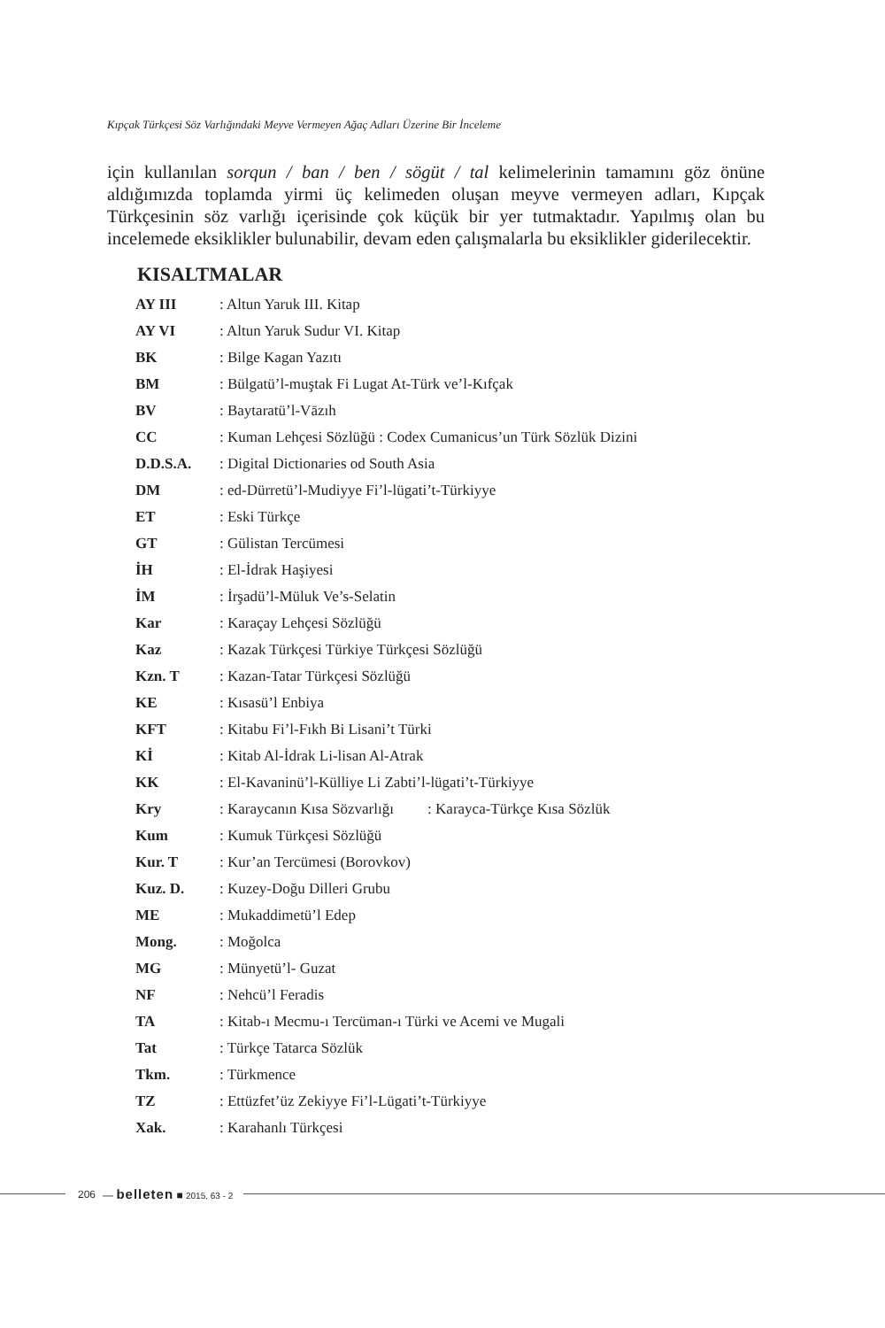Kıpçak Türkçesi Söz Varlığındaki Meyve Vermeyen Ağaç Adları Üzerine Bir İnceleme
için kullanılan sorqun / ban / ben / sögüt / tal kelimelerinin tamamını göz önüne aldığımızda toplamda yirmi üç kelimeden oluşan meyve vermeyen adları, Kıpçak Türkçesinin söz varlığı içerisinde çok küçük bir yer tutmaktadır. Yapılmış olan bu incelemede eksiklikler bulunabilir, devam eden çalışmalarla bu eksiklikler giderilecektir.
KISALTMALAR
| AY III | : Altun Yaruk III. Kitap |
| AY VI | : Altun Yaruk Sudur VI. Kitap |
| BK | : Bilge Kagan Yazıtı |
| BM | : Bülgatü’l-muştak Fi Lugat At-Türk ve’l-Kıfçak |
| BV | : Baytaratü’l-Vāzıh |
| CC | : Kuman Lehçesi Sözlüğü : Codex Cumanicus’un Türk Sözlük Dizini |
| D.D.S.A. | : Digital Dictionaries od South Asia |
| DM | : ed-Dürretü’l-Mudiyye Fi’l-lügati’t-Türkiyye |
| ET | : Eski Türkçe |
| GT | : Gülistan Tercümesi |
| İH | : El-İdrak Haşiyesi |
| İM | : İrşadü’l-Müluk Ve’s-Selatin |
| Kar | : Karaçay Lehçesi Sözlüğü |
| Kaz | : Kazak Türkçesi Türkiye Türkçesi Sözlüğü |
| Kzn. T | : Kazan-Tatar Türkçesi Sözlüğü |
| KE | : Kısasü’l Enbiya |
| KFT | : Kitabu Fi’l-Fıkh Bi Lisani’t Türki |
| Kİ | : Kitab Al-İdrak Li-lisan Al-Atrak |
| KK | : El-Kavaninü’l-Külliye Li Zabti’l-lügati’t-Türkiyye |
| Kry | : Karaycanın Kısa Sözvarlığı : Karayca-Türkçe Kısa Sözlük |
| Kum | : Kumuk Türkçesi Sözlüğü |
| Kur. T | : Kur’an Tercümesi (Borovkov) |
| Kuz. D. | : Kuzey-Doğu Dilleri Grubu |
| ME | : Mukaddimetü’l Edep |
| Mong. | : Moğolca |
| MG | : Münyetü’l- Guzat |
| NF | : Nehcü’l Feradis |
| TA | : Kitab-ı Mecmu-ı Tercüman-ı Türki ve Acemi ve Mugali |
| Tat | : Türkçe Tatarca Sözlük |
| Tkm. | : Türkmence |
| TZ | : Ettüzfet’üz Zekiyye Fi’l-Lügati’t-Türkiyye |
| Xak. | : Karahanlı Türkçesi |
206 — belleten ■ 2015, 63 - 2